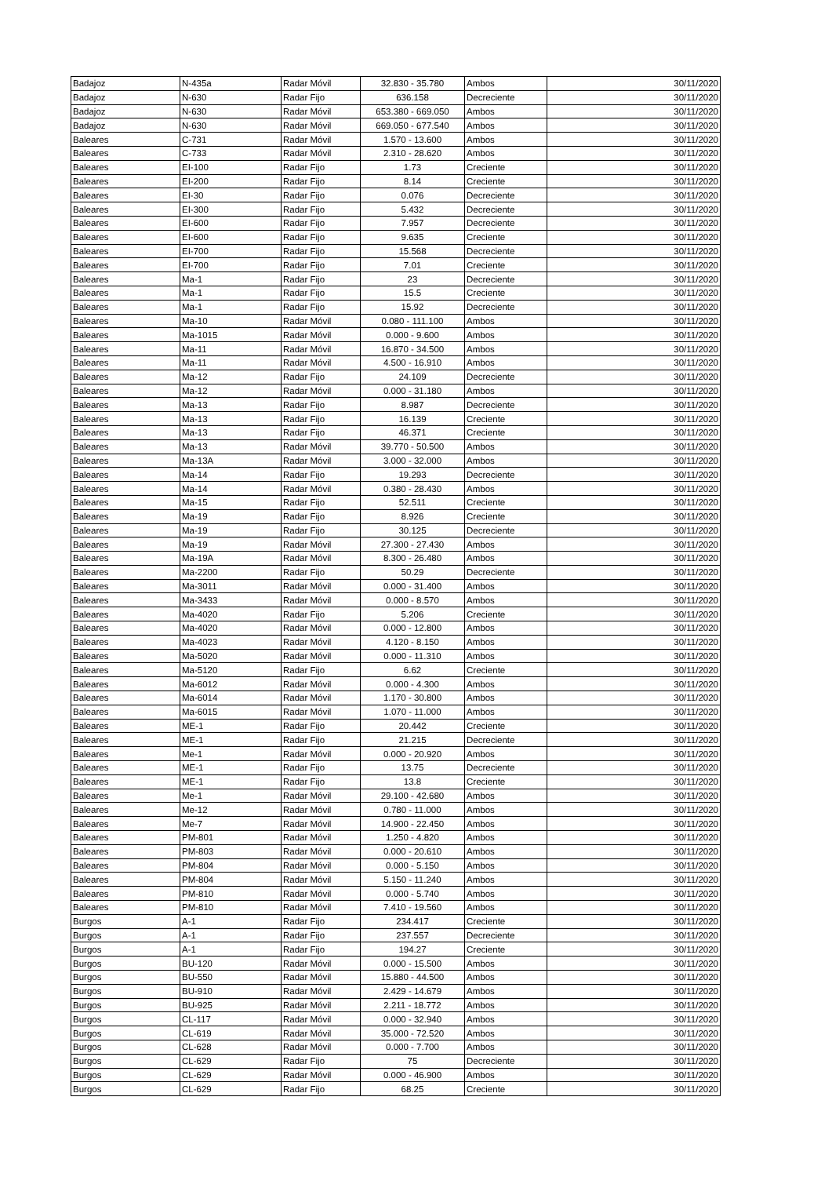| Badajoz | N-435a | Radar Móvil | 32.830 - 35.780 | Ambos | 30/11/2020 |
| Badajoz | N-630 | Radar Fijo | 636.158 | Decreciente | 30/11/2020 |
| Badajoz | N-630 | Radar Móvil | 653.380 - 669.050 | Ambos | 30/11/2020 |
| Badajoz | N-630 | Radar Móvil | 669.050 - 677.540 | Ambos | 30/11/2020 |
| Baleares | C-731 | Radar Móvil | 1.570 - 13.600 | Ambos | 30/11/2020 |
| Baleares | C-733 | Radar Móvil | 2.310 - 28.620 | Ambos | 30/11/2020 |
| Baleares | EI-100 | Radar Fijo | 1.73 | Creciente | 30/11/2020 |
| Baleares | EI-200 | Radar Fijo | 8.14 | Creciente | 30/11/2020 |
| Baleares | EI-30 | Radar Fijo | 0.076 | Decreciente | 30/11/2020 |
| Baleares | EI-300 | Radar Fijo | 5.432 | Decreciente | 30/11/2020 |
| Baleares | EI-600 | Radar Fijo | 7.957 | Decreciente | 30/11/2020 |
| Baleares | EI-600 | Radar Fijo | 9.635 | Creciente | 30/11/2020 |
| Baleares | EI-700 | Radar Fijo | 15.568 | Decreciente | 30/11/2020 |
| Baleares | EI-700 | Radar Fijo | 7.01 | Creciente | 30/11/2020 |
| Baleares | Ma-1 | Radar Fijo | 23 | Decreciente | 30/11/2020 |
| Baleares | Ma-1 | Radar Fijo | 15.5 | Creciente | 30/11/2020 |
| Baleares | Ma-1 | Radar Fijo | 15.92 | Decreciente | 30/11/2020 |
| Baleares | Ma-10 | Radar Móvil | 0.080 - 111.100 | Ambos | 30/11/2020 |
| Baleares | Ma-1015 | Radar Móvil | 0.000 - 9.600 | Ambos | 30/11/2020 |
| Baleares | Ma-11 | Radar Móvil | 16.870 - 34.500 | Ambos | 30/11/2020 |
| Baleares | Ma-11 | Radar Móvil | 4.500 - 16.910 | Ambos | 30/11/2020 |
| Baleares | Ma-12 | Radar Fijo | 24.109 | Decreciente | 30/11/2020 |
| Baleares | Ma-12 | Radar Móvil | 0.000 - 31.180 | Ambos | 30/11/2020 |
| Baleares | Ma-13 | Radar Fijo | 8.987 | Decreciente | 30/11/2020 |
| Baleares | Ma-13 | Radar Fijo | 16.139 | Creciente | 30/11/2020 |
| Baleares | Ma-13 | Radar Fijo | 46.371 | Creciente | 30/11/2020 |
| Baleares | Ma-13 | Radar Móvil | 39.770 - 50.500 | Ambos | 30/11/2020 |
| Baleares | Ma-13A | Radar Móvil | 3.000 - 32.000 | Ambos | 30/11/2020 |
| Baleares | Ma-14 | Radar Fijo | 19.293 | Decreciente | 30/11/2020 |
| Baleares | Ma-14 | Radar Móvil | 0.380 - 28.430 | Ambos | 30/11/2020 |
| Baleares | Ma-15 | Radar Fijo | 52.511 | Creciente | 30/11/2020 |
| Baleares | Ma-19 | Radar Fijo | 8.926 | Creciente | 30/11/2020 |
| Baleares | Ma-19 | Radar Fijo | 30.125 | Decreciente | 30/11/2020 |
| Baleares | Ma-19 | Radar Móvil | 27.300 - 27.430 | Ambos | 30/11/2020 |
| Baleares | Ma-19A | Radar Móvil | 8.300 - 26.480 | Ambos | 30/11/2020 |
| Baleares | Ma-2200 | Radar Fijo | 50.29 | Decreciente | 30/11/2020 |
| Baleares | Ma-3011 | Radar Móvil | 0.000 - 31.400 | Ambos | 30/11/2020 |
| Baleares | Ma-3433 | Radar Móvil | 0.000 - 8.570 | Ambos | 30/11/2020 |
| Baleares | Ma-4020 | Radar Fijo | 5.206 | Creciente | 30/11/2020 |
| Baleares | Ma-4020 | Radar Móvil | 0.000 - 12.800 | Ambos | 30/11/2020 |
| Baleares | Ma-4023 | Radar Móvil | 4.120 - 8.150 | Ambos | 30/11/2020 |
| Baleares | Ma-5020 | Radar Móvil | 0.000 - 11.310 | Ambos | 30/11/2020 |
| Baleares | Ma-5120 | Radar Fijo | 6.62 | Creciente | 30/11/2020 |
| Baleares | Ma-6012 | Radar Móvil | 0.000 - 4.300 | Ambos | 30/11/2020 |
| Baleares | Ma-6014 | Radar Móvil | 1.170 - 30.800 | Ambos | 30/11/2020 |
| Baleares | Ma-6015 | Radar Móvil | 1.070 - 11.000 | Ambos | 30/11/2020 |
| Baleares | ME-1 | Radar Fijo | 20.442 | Creciente | 30/11/2020 |
| Baleares | ME-1 | Radar Fijo | 21.215 | Decreciente | 30/11/2020 |
| Baleares | Me-1 | Radar Móvil | 0.000 - 20.920 | Ambos | 30/11/2020 |
| Baleares | ME-1 | Radar Fijo | 13.75 | Decreciente | 30/11/2020 |
| Baleares | ME-1 | Radar Fijo | 13.8 | Creciente | 30/11/2020 |
| Baleares | Me-1 | Radar Móvil | 29.100 - 42.680 | Ambos | 30/11/2020 |
| Baleares | Me-12 | Radar Móvil | 0.780 - 11.000 | Ambos | 30/11/2020 |
| Baleares | Me-7 | Radar Móvil | 14.900 - 22.450 | Ambos | 30/11/2020 |
| Baleares | PM-801 | Radar Móvil | 1.250 - 4.820 | Ambos | 30/11/2020 |
| Baleares | PM-803 | Radar Móvil | 0.000 - 20.610 | Ambos | 30/11/2020 |
| Baleares | PM-804 | Radar Móvil | 0.000 - 5.150 | Ambos | 30/11/2020 |
| Baleares | PM-804 | Radar Móvil | 5.150 - 11.240 | Ambos | 30/11/2020 |
| Baleares | PM-810 | Radar Móvil | 0.000 - 5.740 | Ambos | 30/11/2020 |
| Baleares | PM-810 | Radar Móvil | 7.410 - 19.560 | Ambos | 30/11/2020 |
| Burgos | A-1 | Radar Fijo | 234.417 | Creciente | 30/11/2020 |
| Burgos | A-1 | Radar Fijo | 237.557 | Decreciente | 30/11/2020 |
| Burgos | A-1 | Radar Fijo | 194.27 | Creciente | 30/11/2020 |
| Burgos | BU-120 | Radar Móvil | 0.000 - 15.500 | Ambos | 30/11/2020 |
| Burgos | BU-550 | Radar Móvil | 15.880 - 44.500 | Ambos | 30/11/2020 |
| Burgos | BU-910 | Radar Móvil | 2.429 - 14.679 | Ambos | 30/11/2020 |
| Burgos | BU-925 | Radar Móvil | 2.211 - 18.772 | Ambos | 30/11/2020 |
| Burgos | CL-117 | Radar Móvil | 0.000 - 32.940 | Ambos | 30/11/2020 |
| Burgos | CL-619 | Radar Móvil | 35.000 - 72.520 | Ambos | 30/11/2020 |
| Burgos | CL-628 | Radar Móvil | 0.000 - 7.700 | Ambos | 30/11/2020 |
| Burgos | CL-629 | Radar Fijo | 75 | Decreciente | 30/11/2020 |
| Burgos | CL-629 | Radar Móvil | 0.000 - 46.900 | Ambos | 30/11/2020 |
| Burgos | CL-629 | Radar Fijo | 68.25 | Creciente | 30/11/2020 |